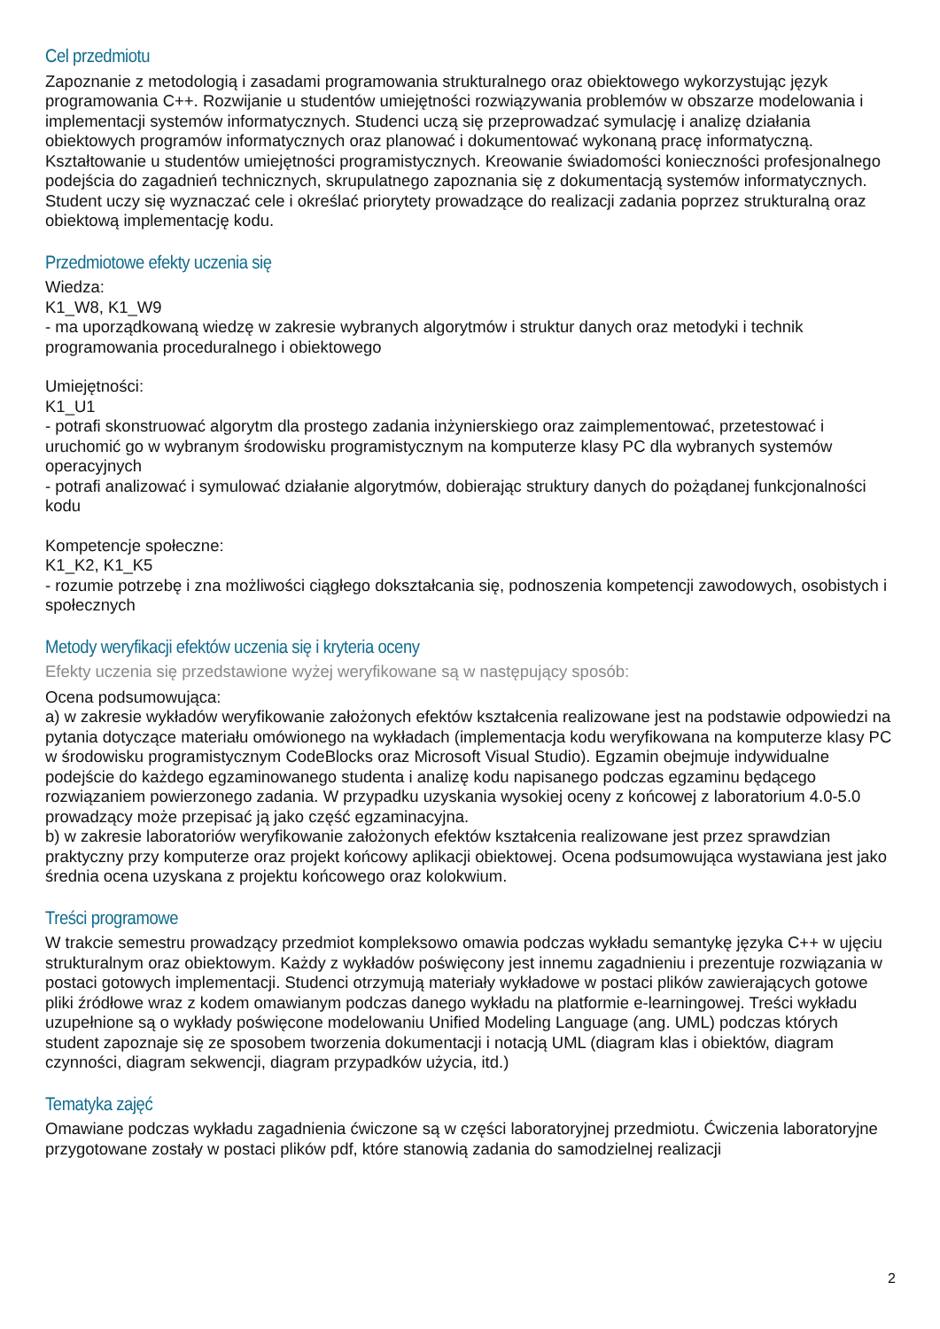Cel przedmiotu
Zapoznanie z metodologią i zasadami programowania strukturalnego oraz obiektowego wykorzystując język programowania C++. Rozwijanie u studentów umiejętności rozwiązywania problemów w obszarze modelowania i implementacji systemów informatycznych. Studenci uczą się przeprowadzać symulację i analizę działania obiektowych programów informatycznych oraz planować i dokumentować wykonaną pracę informatyczną. Kształtowanie u studentów umiejętności programistycznych. Kreowanie świadomości konieczności profesjonalnego podejścia do zagadnień technicznych, skrupulatnego zapoznania się z dokumentacją systemów informatycznych. Student uczy się wyznaczać cele i określać priorytety prowadzące do realizacji zadania poprzez strukturalną oraz obiektową implementację kodu.
Przedmiotowe efekty uczenia się
Wiedza:
K1_W8, K1_W9
- ma uporządkowaną wiedzę w zakresie wybranych algorytmów i struktur danych oraz metodyki i technik programowania proceduralnego i obiektowego
Umiejętności:
K1_U1
- potrafi skonstruować algorytm dla prostego zadania inżynierskiego oraz zaimplementować, przetestować i uruchomić go w wybranym środowisku programistycznym na komputerze klasy PC dla wybranych systemów operacyjnych
- potrafi analizować i symulować działanie algorytmów, dobierając struktury danych do pożądanej funkcjonalności kodu
Kompetencje społeczne:
K1_K2, K1_K5
- rozumie potrzebę i zna możliwości ciągłego dokształcania się, podnoszenia kompetencji zawodowych, osobistych i społecznych
Metody weryfikacji efektów uczenia się i kryteria oceny
Efekty uczenia się przedstawione wyżej weryfikowane są w następujący sposób:
Ocena podsumowująca:
a) w zakresie wykładów weryfikowanie założonych efektów kształcenia realizowane jest na podstawie odpowiedzi na pytania dotyczące materiału omówionego na wykładach (implementacja kodu weryfikowana na komputerze klasy PC w środowisku programistycznym CodeBlocks oraz Microsoft Visual Studio). Egzamin obejmuje indywidualne podejście do każdego egzaminowanego studenta i analizę kodu napisanego podczas egzaminu będącego rozwiązaniem powierzonego zadania. W przypadku uzyskania wysokiej oceny z końcowej z laboratorium 4.0-5.0 prowadzący może przepisać ją jako część egzaminacyjna.
b) w zakresie laboratoriów weryfikowanie założonych efektów kształcenia realizowane jest przez sprawdzian praktyczny przy komputerze oraz projekt końcowy aplikacji obiektowej. Ocena podsumowująca wystawiana jest jako średnia ocena uzyskana z projektu końcowego oraz kolokwium.
Treści programowe
W trakcie semestru prowadzący przedmiot kompleksowo omawia podczas wykładu semantykę języka C++ w ujęciu strukturalnym oraz obiektowym. Każdy z wykładów poświęcony jest innemu zagadnieniu i prezentuje rozwiązania w postaci gotowych implementacji. Studenci otrzymują materiały wykładowe w postaci plików zawierających gotowe pliki źródłowe wraz z kodem omawianym podczas danego wykładu na platformie e-learningowej. Treści wykładu uzupełnione są o wykłady poświęcone modelowaniu Unified Modeling Language (ang. UML) podczas których student zapoznaje się ze sposobem tworzenia dokumentacji i notacją UML (diagram klas i obiektów, diagram czynności, diagram sekwencji, diagram przypadków użycia, itd.)
Tematyka zajęć
Omawiane podczas wykładu zagadnienia ćwiczone są w części laboratoryjnej przedmiotu. Ćwiczenia laboratoryjne przygotowane zostały w postaci plików pdf, które stanowią zadania do samodzielnej realizacji
2